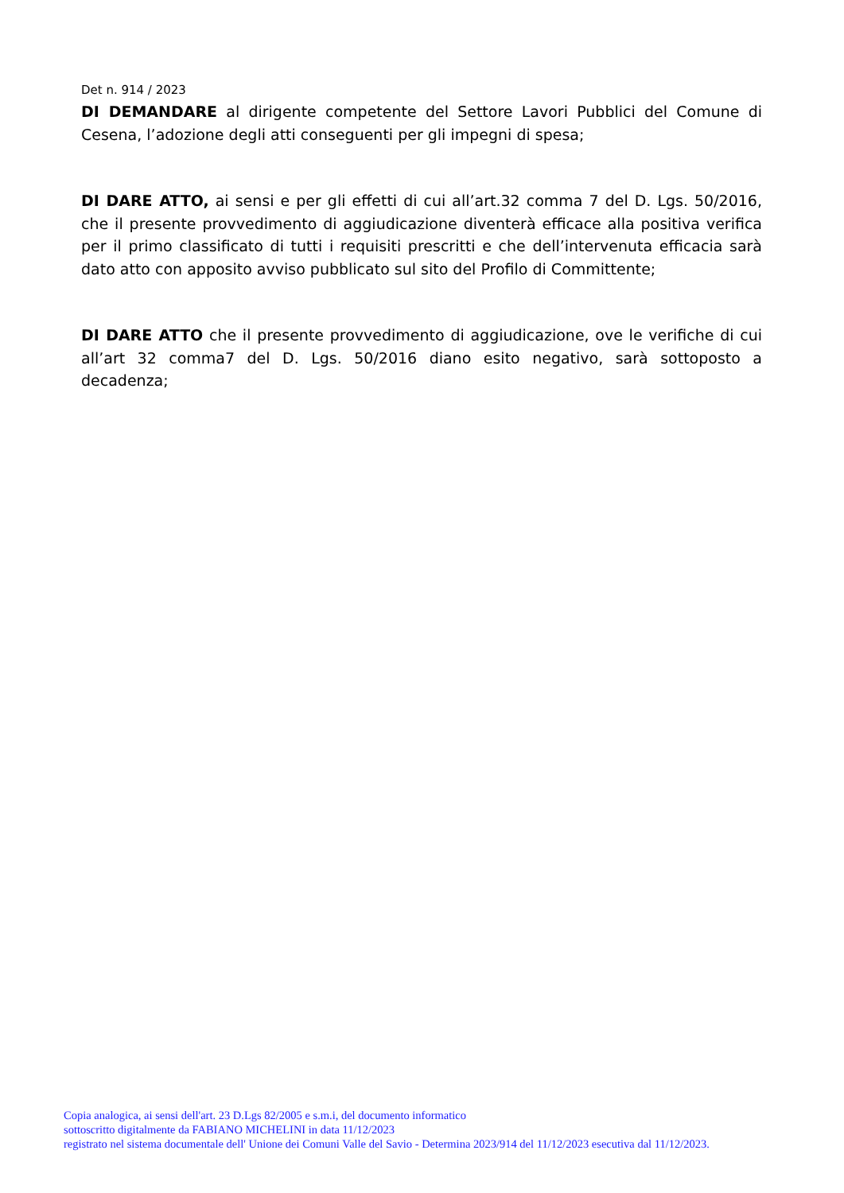Det n. 914 / 2023
DI DEMANDARE al dirigente competente del Settore Lavori Pubblici del Comune di Cesena, l’adozione degli atti conseguenti per gli impegni di spesa;
DI DARE ATTO, ai sensi e per gli effetti di cui all’art.32 comma 7 del D. Lgs. 50/2016, che il presente provvedimento di aggiudicazione diventerà efficace alla positiva verifica per il primo classificato di tutti i requisiti prescritti e che dell’intervenuta efficacia sarà dato atto con apposito avviso pubblicato sul sito del Profilo di Committente;
DI DARE ATTO che il presente provvedimento di aggiudicazione, ove le verifiche di cui all’art 32 comma7 del D. Lgs. 50/2016 diano esito negativo, sarà sottoposto a decadenza;
Copia analogica, ai sensi dell'art. 23 D.Lgs 82/2005 e s.m.i, del documento informatico
sottoscritto digitalmente da FABIANO MICHELINI in data 11/12/2023
registrato nel sistema documentale dell' Unione dei Comuni Valle del Savio - Determina 2023/914 del 11/12/2023 esecutiva dal 11/12/2023.